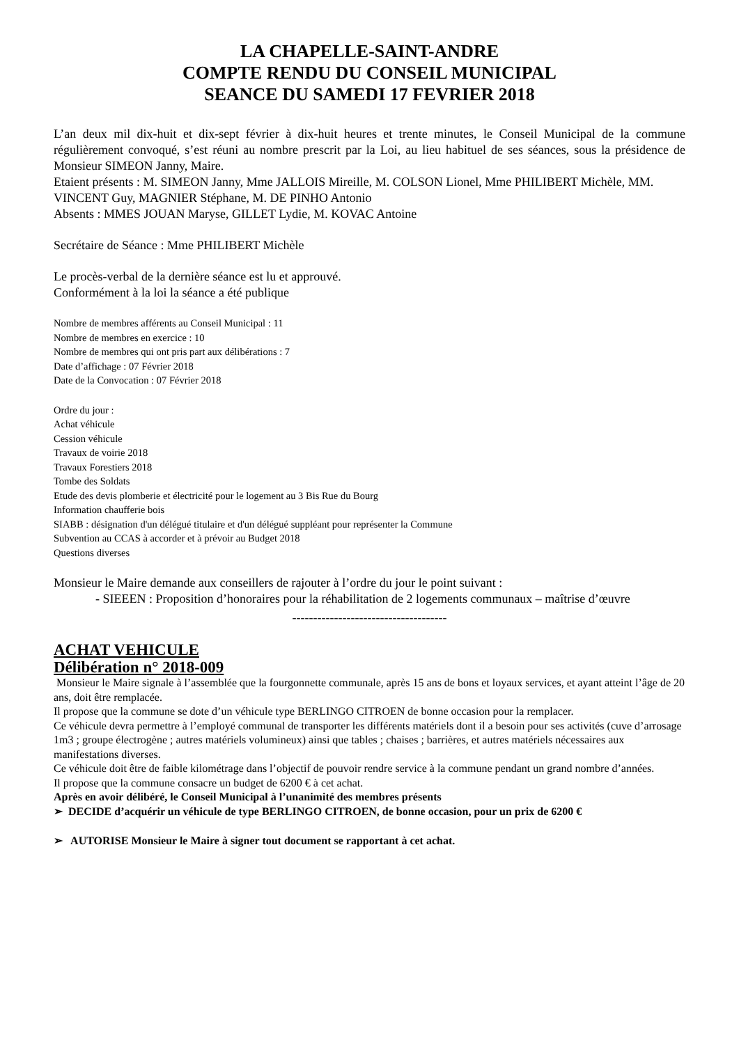LA CHAPELLE-SAINT-ANDRE
COMPTE RENDU DU CONSEIL MUNICIPAL
SEANCE DU SAMEDI 17 FEVRIER 2018
L’an deux mil dix-huit et dix-sept février à dix-huit heures et trente minutes, le Conseil Municipal de la commune régulièrement convoqué, s’est réuni au nombre prescrit par la Loi, au lieu habituel de ses séances, sous la présidence de Monsieur SIMEON Janny, Maire.
Etaient présents : M. SIMEON Janny, Mme JALLOIS Mireille, M. COLSON Lionel, Mme PHILIBERT Michèle, MM. VINCENT Guy, MAGNIER Stéphane, M. DE PINHO Antonio
Absents : MMES JOUAN Maryse, GILLET Lydie, M. KOVAC Antoine
Secrétaire de Séance : Mme PHILIBERT Michèle
Le procès-verbal de la dernière séance est lu et approuvé.
Conformément à la loi la séance a été publique
Nombre de membres afférents au Conseil Municipal : 11
Nombre de membres en exercice : 10
Nombre de membres qui ont pris part aux délibérations : 7
Date d’affichage : 07 Février 2018
Date de la Convocation : 07 Février 2018
Ordre du jour :
Achat véhicule
Cession véhicule
Travaux de voirie 2018
Travaux Forestiers 2018
Tombe des Soldats
Etude des devis plomberie et électricité pour le logement au 3 Bis Rue du Bourg
Information chaufferie bois
SIABB : désignation d'un délégué titulaire et d'un délégué suppléant pour représenter la Commune
Subvention au CCAS à accorder et à prévoir au Budget 2018
Questions diverses
Monsieur le Maire demande aux conseillers de rajouter à l’ordre du jour le point suivant :
- SIEEEN : Proposition d’honoraires pour la réhabilitation de 2 logements communaux – maîtrise d’œuvre
-------------------------------------
ACHAT VEHICULE
Délibération n° 2018-009
Monsieur le Maire signale à l’assemblée que la fourgonnette communale, après 15 ans de bons et loyaux services, et ayant atteint l’âge de 20 ans, doit être remplacée.
Il propose que la commune se dote d’un véhicule type BERLINGO CITROEN de bonne occasion pour la remplacer.
Ce véhicule devra permettre à l’employé communal de transporter les différents matériels dont il a besoin pour ses activités (cuve d’arrosage 1m3 ; groupe électrogène ; autres matériels volumineux) ainsi que tables ; chaises ; barrières, et autres matériels nécessaires aux manifestations diverses.
Ce véhicule doit être de faible kilométrage dans l’objectif de pouvoir rendre service à la commune pendant un grand nombre d’années.
Il propose que la commune consacre un budget de 6200 € à cet achat.
Après en avoir délibéré, le Conseil Municipal à l’unanimité des membres présents
➢ DECIDE d’acquérir un véhicule de type BERLINGO CITROEN, de bonne occasion, pour un prix de 6200 €
➢ AUTORISE Monsieur le Maire à signer tout document se rapportant à cet achat.